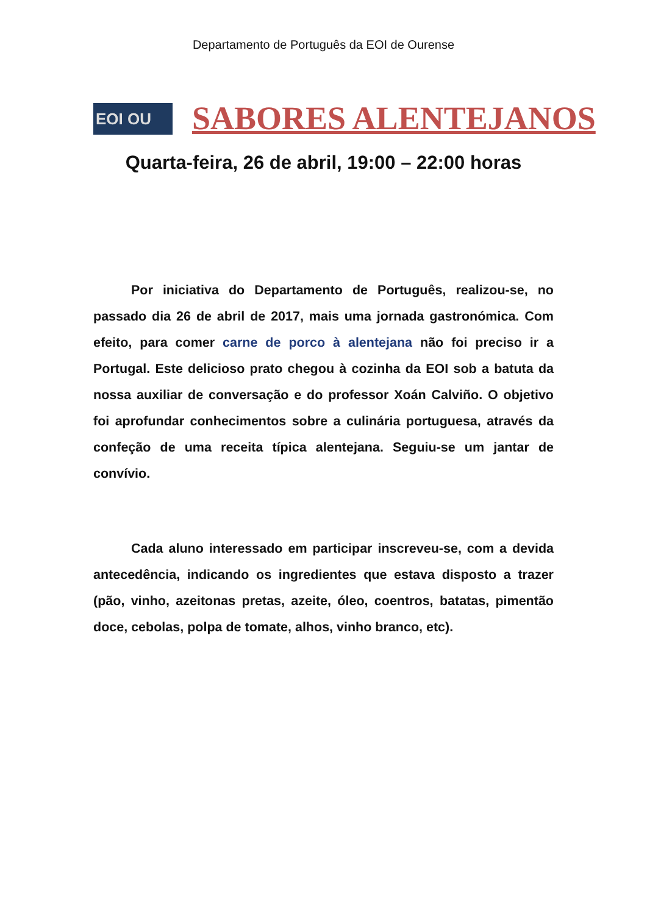Departamento de Português da EOI de Ourense
EOI OU
SABORES ALENTEJANOS
Quarta-feira, 26 de abril, 19:00 – 22:00 horas
Por iniciativa do Departamento de Português, realizou-se, no passado dia 26 de abril de 2017, mais uma jornada gastronómica. Com efeito, para comer carne de porco à alentejana não foi preciso ir a Portugal. Este delicioso prato chegou à cozinha da EOI sob a batuta da nossa auxiliar de conversação e do professor Xoán Calviño. O objetivo foi aprofundar conhecimentos sobre a culinária portuguesa, através da confeção de uma receita típica alentejana. Seguiu-se um jantar de convívio.
Cada aluno interessado em participar inscreveu-se, com a devida antecedência, indicando os ingredientes que estava disposto a trazer (pão, vinho, azeitonas pretas, azeite, óleo, coentros, batatas, pimentão doce, cebolas, polpa de tomate, alhos, vinho branco, etc).